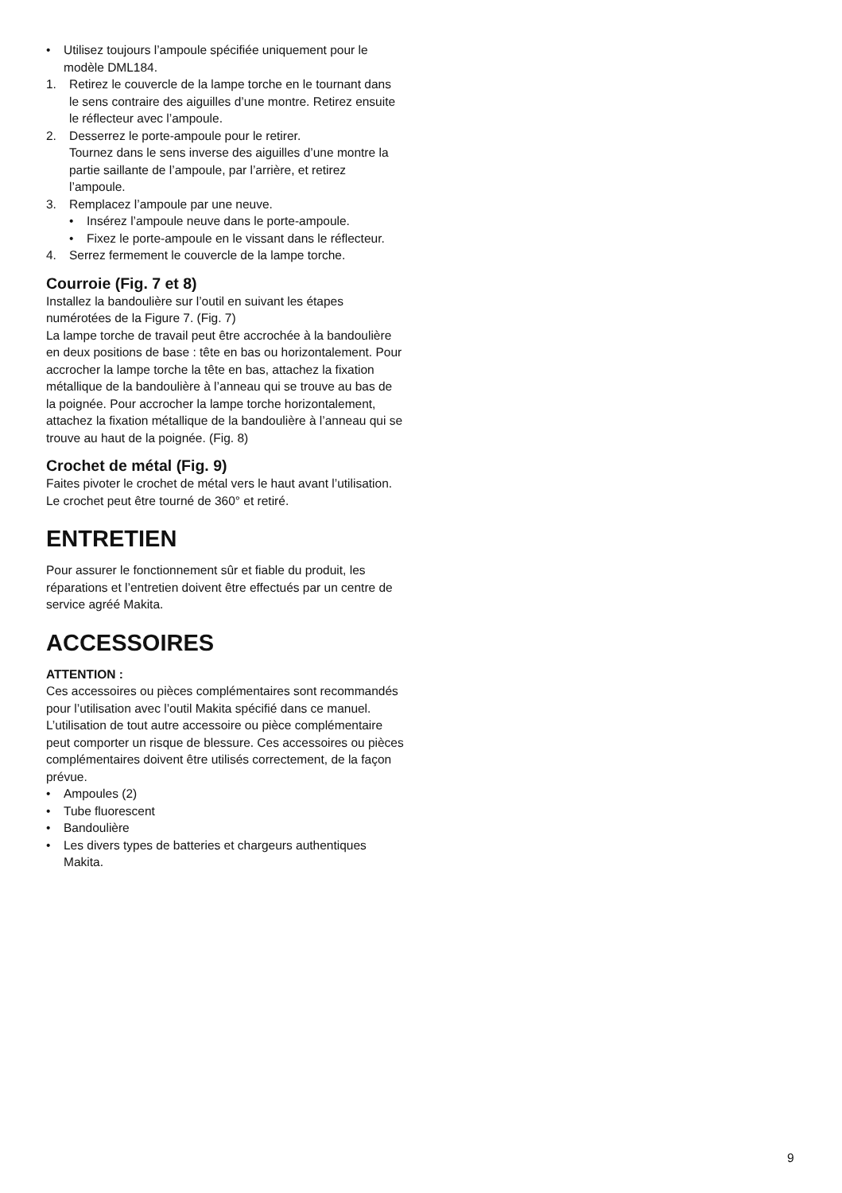• Utilisez toujours l’ampoule spécifiée uniquement pour le modèle DML184.
1. Retirez le couvercle de la lampe torche en le tournant dans le sens contraire des aiguilles d’une montre. Retirez ensuite le réflecteur avec l’ampoule.
2. Desserrez le porte-ampoule pour le retirer.
Tournez dans le sens inverse des aiguilles d’une montre la partie saillante de l’ampoule, par l’arrière, et retirez l’ampoule.
3. Remplacez l’ampoule par une neuve.
• Insérez l’ampoule neuve dans le porte-ampoule.
• Fixez le porte-ampoule en le vissant dans le réflecteur.
4. Serrez fermement le couvercle de la lampe torche.
Courroie (Fig. 7 et 8)
Installez la bandoulière sur l’outil en suivant les étapes numérotées de la Figure 7. (Fig. 7)
La lampe torche de travail peut être accrochée à la bandoulière en deux positions de base : tête en bas ou horizontalement. Pour accrocher la lampe torche la tête en bas, attachez la fixation métallique de la bandoulière à l’anneau qui se trouve au bas de la poignée. Pour accrocher la lampe torche horizontalement, attachez la fixation métallique de la bandoulière à l’anneau qui se trouve au haut de la poignée. (Fig. 8)
Crochet de métal (Fig. 9)
Faites pivoter le crochet de métal vers le haut avant l’utilisation.
Le crochet peut être tourné de 360° et retiré.
ENTRETIEN
Pour assurer le fonctionnement sûr et fiable du produit, les réparations et l’entretien doivent être effectués par un centre de service agréé Makita.
ACCESSOIRES
ATTENTION :
Ces accessoires ou pièces complémentaires sont recommandés pour l’utilisation avec l’outil Makita spécifié dans ce manuel. L’utilisation de tout autre accessoire ou pièce complémentaire peut comporter un risque de blessure. Ces accessoires ou pièces complémentaires doivent être utilisés correctement, de la façon prévue.
• Ampoules (2)
• Tube fluorescent
• Bandoulière
• Les divers types de batteries et chargeurs authentiques Makita.
9